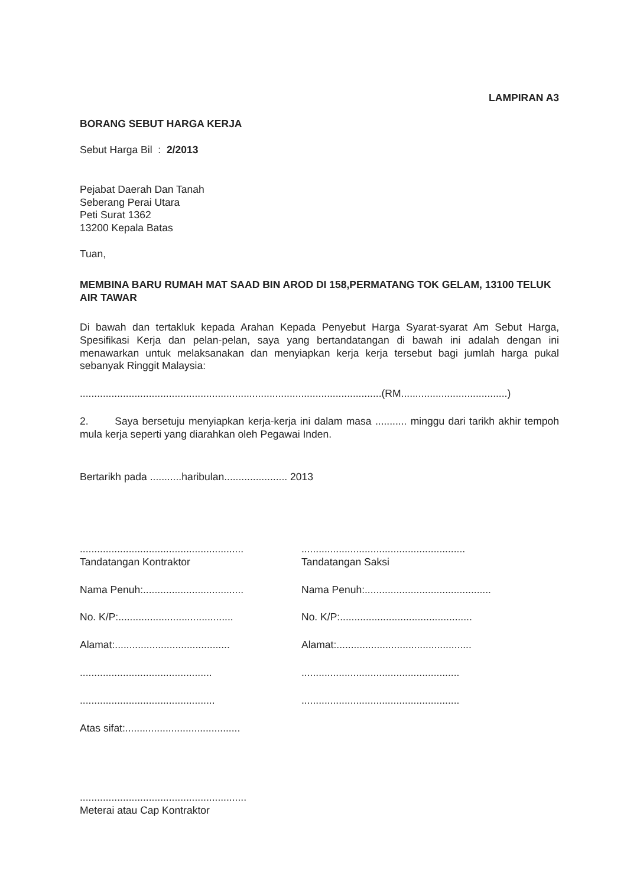LAMPIRAN A3
BORANG SEBUT HARGA KERJA
Sebut Harga Bil : 2/2013
Pejabat Daerah Dan Tanah
Seberang Perai Utara
Peti Surat 1362
13200 Kepala Batas
Tuan,
MEMBINA BARU RUMAH MAT SAAD BIN AROD DI 158,PERMATANG TOK GELAM, 13100 TELUK AIR TAWAR
Di bawah dan tertakluk kepada Arahan Kepada Penyebut Harga Syarat-syarat Am Sebut Harga, Spesifikasi Kerja dan pelan-pelan, saya yang bertandatangan di bawah ini adalah dengan ini menawarkan untuk melaksanakan dan menyiapkan kerja kerja tersebut bagi jumlah harga pukal sebanyak Ringgit Malaysia:
.........................................................................................................(RM.....................................)
2. Saya bersetuju menyiapkan kerja-kerja ini dalam masa ........... minggu dari tarikh akhir tempoh mula kerja seperti yang diarahkan oleh Pegawai Inden.
Bertarikh pada ...........haribulan...................... 2013
.........................................................
Tandatangan Kontraktor
.........................................................
Tandatangan Saksi
Nama Penuh:...................................
Nama Penuh:............................................
No. K/P:........................................
No. K/P:..............................................
Alamat:........................................
Alamat:...............................................
..............................................
.......................................................
...............................................
.......................................................
Atas sifat:........................................
..........................................................
Meterai atau Cap Kontraktor